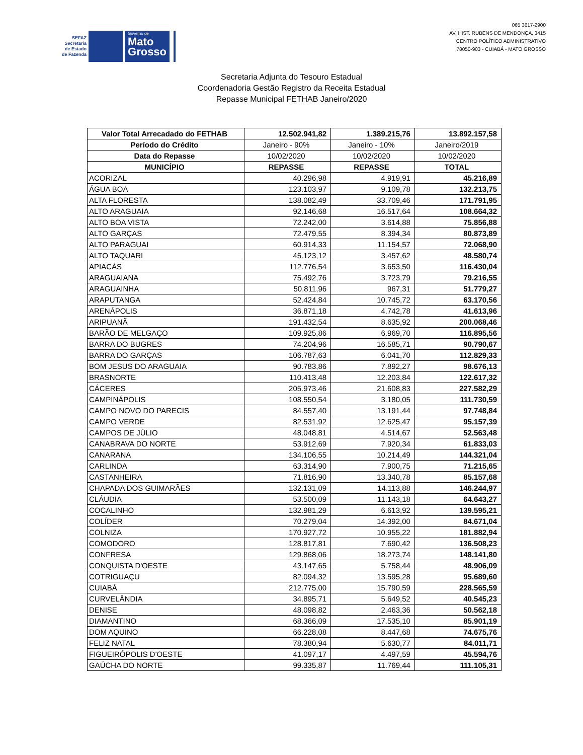SEFAZ
Secretaria
de Estado
de Fazenda
Governo de
Mato
Grosso
065 3617-2900
AV. HIST. RUBENS DE MENDONÇA, 3415
CENTRO POLÍTICO ADMINISTRATIVO
78050-903 - CUIABÁ - MATO GROSSO
Secretaria Adjunta do Tesouro Estadual
Coordenadoria Gestão Registro da Receita Estadual
Repasse Municipal FETHAB Janeiro/2020
| Valor Total Arrecadado do FETHAB | 12.502.941,82 | 1.389.215,76 | 13.892.157,58 |
| Período do Crédito | Janeiro - 90% | Janeiro - 10% | Janeiro/2019 |
| Data do Repasse | 10/02/2020 | 10/02/2020 | 10/02/2020 |
| MUNICÍPIO | REPASSE | REPASSE | TOTAL |
| ACORIZAL | 40.296,98 | 4.919,91 | 45.216,89 |
| ÁGUA BOA | 123.103,97 | 9.109,78 | 132.213,75 |
| ALTA FLORESTA | 138.082,49 | 33.709,46 | 171.791,95 |
| ALTO ARAGUAIA | 92.146,68 | 16.517,64 | 108.664,32 |
| ALTO BOA VISTA | 72.242,00 | 3.614,88 | 75.856,88 |
| ALTO GARÇAS | 72.479,55 | 8.394,34 | 80.873,89 |
| ALTO PARAGUAI | 60.914,33 | 11.154,57 | 72.068,90 |
| ALTO TAQUARI | 45.123,12 | 3.457,62 | 48.580,74 |
| APIACÁS | 112.776,54 | 3.653,50 | 116.430,04 |
| ARAGUAIANA | 75.492,76 | 3.723,79 | 79.216,55 |
| ARAGUAINHA | 50.811,96 | 967,31 | 51.779,27 |
| ARAPUTANGA | 52.424,84 | 10.745,72 | 63.170,56 |
| ARENÁPOLIS | 36.871,18 | 4.742,78 | 41.613,96 |
| ARIPUANÃ | 191.432,54 | 8.635,92 | 200.068,46 |
| BARÃO DE MELGAÇO | 109.925,86 | 6.969,70 | 116.895,56 |
| BARRA DO BUGRES | 74.204,96 | 16.585,71 | 90.790,67 |
| BARRA DO GARÇAS | 106.787,63 | 6.041,70 | 112.829,33 |
| BOM JESUS DO ARAGUAIA | 90.783,86 | 7.892,27 | 98.676,13 |
| BRASNORTE | 110.413,48 | 12.203,84 | 122.617,32 |
| CÁCERES | 205.973,46 | 21.608,83 | 227.582,29 |
| CAMPINÁPOLIS | 108.550,54 | 3.180,05 | 111.730,59 |
| CAMPO NOVO DO PARECIS | 84.557,40 | 13.191,44 | 97.748,84 |
| CAMPO VERDE | 82.531,92 | 12.625,47 | 95.157,39 |
| CAMPOS DE JÚLIO | 48.048,81 | 4.514,67 | 52.563,48 |
| CANABRAVA DO NORTE | 53.912,69 | 7.920,34 | 61.833,03 |
| CANARANA | 134.106,55 | 10.214,49 | 144.321,04 |
| CARLINDA | 63.314,90 | 7.900,75 | 71.215,65 |
| CASTANHEIRA | 71.816,90 | 13.340,78 | 85.157,68 |
| CHAPADA DOS GUIMARÃES | 132.131,09 | 14.113,88 | 146.244,97 |
| CLÁUDIA | 53.500,09 | 11.143,18 | 64.643,27 |
| COCALINHO | 132.981,29 | 6.613,92 | 139.595,21 |
| COLÍDER | 70.279,04 | 14.392,00 | 84.671,04 |
| COLNIZA | 170.927,72 | 10.955,22 | 181.882,94 |
| COMODORO | 128.817,81 | 7.690,42 | 136.508,23 |
| CONFRESA | 129.868,06 | 18.273,74 | 148.141,80 |
| CONQUISTA D'OESTE | 43.147,65 | 5.758,44 | 48.906,09 |
| COTRIGUAÇU | 82.094,32 | 13.595,28 | 95.689,60 |
| CUIABÁ | 212.775,00 | 15.790,59 | 228.565,59 |
| CURVELÂNDIA | 34.895,71 | 5.649,52 | 40.545,23 |
| DENISE | 48.098,82 | 2.463,36 | 50.562,18 |
| DIAMANTINO | 68.366,09 | 17.535,10 | 85.901,19 |
| DOM AQUINO | 66.228,08 | 8.447,68 | 74.675,76 |
| FELIZ NATAL | 78.380,94 | 5.630,77 | 84.011,71 |
| FIGUEIRÓPOLIS D'OESTE | 41.097,17 | 4.497,59 | 45.594,76 |
| GAÚCHA DO NORTE | 99.335,87 | 11.769,44 | 111.105,31 |